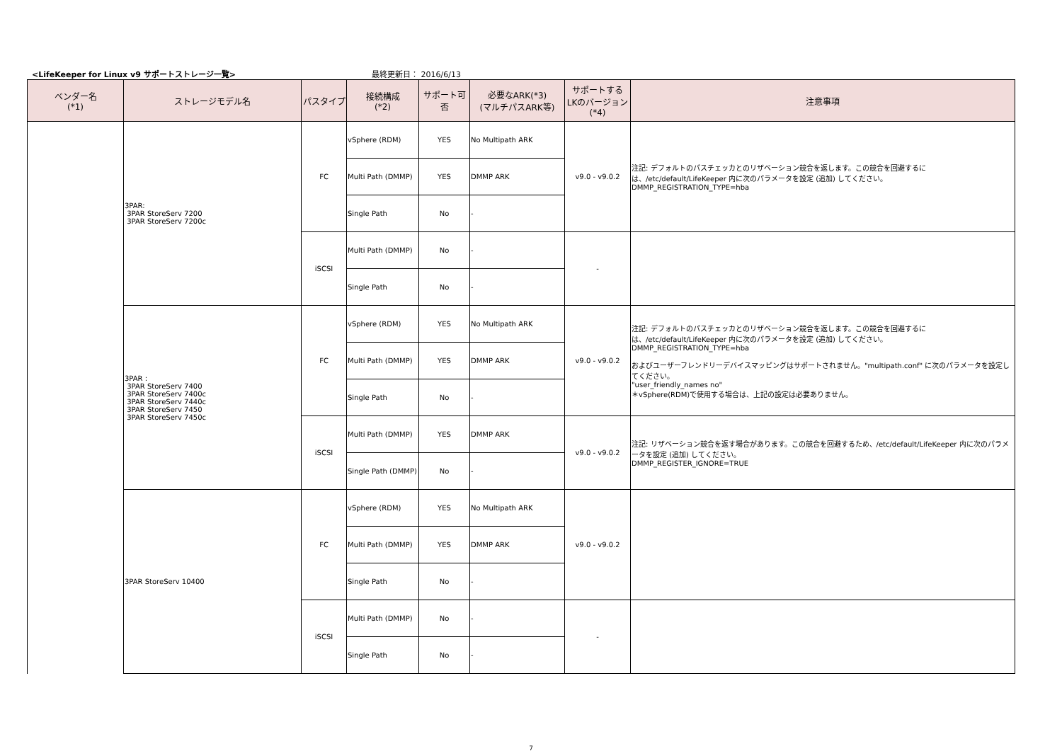<LifeKeeper for Linux v9 サポートストレージ一覧> 最終更新日： 2016/6/13
| ベンダー名 (*1) | ストレージモデル名 | パスタイプ | 接続構成 (*2) | サポート可否 | 必要なARK(*3) (マルチパスARK等) | サポートする LKのバージョン (*4) | 注意事項 |
| --- | --- | --- | --- | --- | --- | --- | --- |
| | 3PAR: 3PAR StoreServ 7200 3PAR StoreServ 7200c | FC | vSphere (RDM) | YES | No Multipath ARK | v9.0 - v9.0.2 | 注記: デフォルトのパスチェッカとのリザベーション競合を返します。この競合を回避するには、/etc/default/LifeKeeper 内に次のパラメータを設定 (追加) してください。 DMMP_REGISTRATION_TYPE=hba |
| | | | Multi Path (DMMP) | YES | DMMP ARK | | |
| | | | Single Path | No | - | | |
| | | iSCSI | Multi Path (DMMP) | No | - | - | |
| | | | Single Path | No | - | | |
| | 3PAR : 3PAR StoreServ 7400 3PAR StoreServ 7400c 3PAR StoreServ 7440c 3PAR StoreServ 7450 3PAR StoreServ 7450c | FC | vSphere (RDM) | YES | No Multipath ARK | v9.0 - v9.0.2 | 注記: デフォルトのパスチェッカとのリザベーション競合を返します。この競合を回避するには、/etc/default/LifeKeeper 内に次のパラメータを設定 (追加) してください。 DMMP_REGISTRATION_TYPE=hba およびユーザーフレンドリーデバイスマッピングはサポートされません。"multipath.conf" に次のパラメータを設定してください。 "user_friendly_names no" ＊vSphere(RDM)で使用する場合は、上記の設定は必要ありません。 |
| | | | Multi Path (DMMP) | YES | DMMP ARK | | |
| | | | Single Path | No | - | | |
| | | iSCSI | Multi Path (DMMP) | YES | DMMP ARK | v9.0 - v9.0.2 | 注記: リザベーション競合を返す場合があります。この競合を回避するため、/etc/default/LifeKeeper 内に次のパラメータを設定 (追加) してください。 DMMP_REGISTER_IGNORE=TRUE |
| | | | Single Path (DMMP) | No | - | | |
| | 3PAR StoreServ 10400 | FC | vSphere (RDM) | YES | No Multipath ARK | v9.0 - v9.0.2 | |
| | | | Multi Path (DMMP) | YES | DMMP ARK | | |
| | | | Single Path | No | - | | |
| | | iSCSI | Multi Path (DMMP) | No | - | - | |
| | | | Single Path | No | - | | |
7